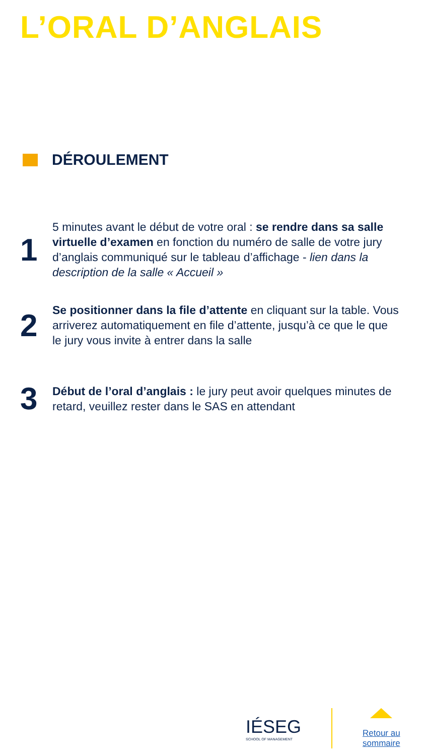L’ORAL D’ANGLAIS
DÉROULEMENT
1
5 minutes avant le début de votre oral : se rendre dans sa salle virtuelle d’examen en fonction du numéro de salle de votre jury d’anglais communiqué sur le tableau d’affichage - lien dans la description de la salle « Accueil »
2
Se positionner dans la file d’attente en cliquant sur la table. Vous arriverez automatiquement en file d’attente, jusqu’à ce que le que le jury vous invite à entrer dans la salle
3
Début de l’oral d’anglais : le jury peut avoir quelques minutes de retard, veuillez rester dans le SAS en attendant
IÉSEG
SCHOOL OF MANAGEMENT
Retour au
sommaire